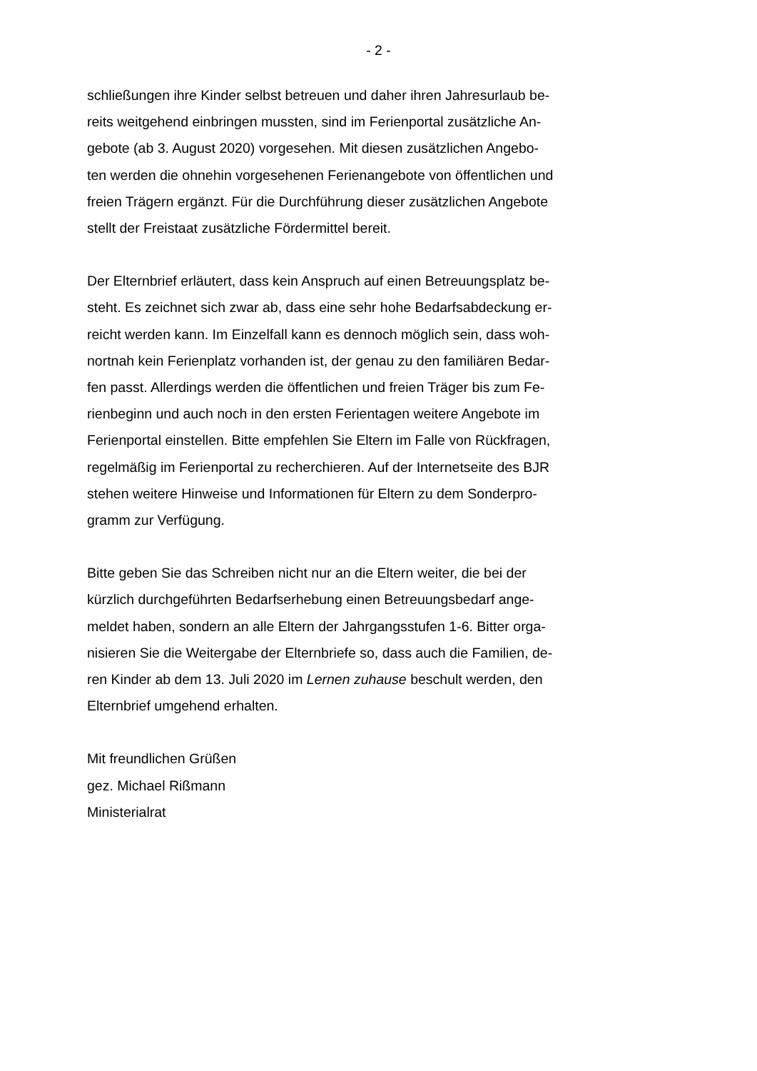- 2 -
schließungen ihre Kinder selbst betreuen und daher ihren Jahresurlaub be-
reits weitgehend einbringen mussten, sind im Ferienportal zusätzliche An-
gebote (ab 3. August 2020) vorgesehen. Mit diesen zusätzlichen Angebo-
ten werden die ohnehin vorgesehenen Ferienangebote von öffentlichen und
freien Trägern ergänzt. Für die Durchführung dieser zusätzlichen Angebote
stellt der Freistaat zusätzliche Fördermittel bereit.
Der Elternbrief erläutert, dass kein Anspruch auf einen Betreuungsplatz be-
steht. Es zeichnet sich zwar ab, dass eine sehr hohe Bedarfsabdeckung er-
reicht werden kann. Im Einzelfall kann es dennoch möglich sein, dass woh-
nortnah kein Ferienplatz vorhanden ist, der genau zu den familiären Bedar-
fen passt. Allerdings werden die öffentlichen und freien Träger bis zum Fe-
rienbeginn und auch noch in den ersten Ferientagen weitere Angebote im
Ferienportal einstellen. Bitte empfehlen Sie Eltern im Falle von Rückfragen,
regelmäßig im Ferienportal zu recherchieren. Auf der Internetseite des BJR
stehen weitere Hinweise und Informationen für Eltern zu dem Sonderpro-
gramm zur Verfügung.
Bitte geben Sie das Schreiben nicht nur an die Eltern weiter, die bei der
kürzlich durchgeführten Bedarfserhebung einen Betreuungsbedarf ange-
meldet haben, sondern an alle Eltern der Jahrgangsstufen 1-6. Bitter orga-
nisieren Sie die Weitergabe der Elternbriefe so, dass auch die Familien, de-
ren Kinder ab dem 13. Juli 2020 im Lernen zuhause beschult werden, den
Elternbrief umgehend erhalten.
Mit freundlichen Grüßen
gez. Michael Rißmann
Ministerialrat